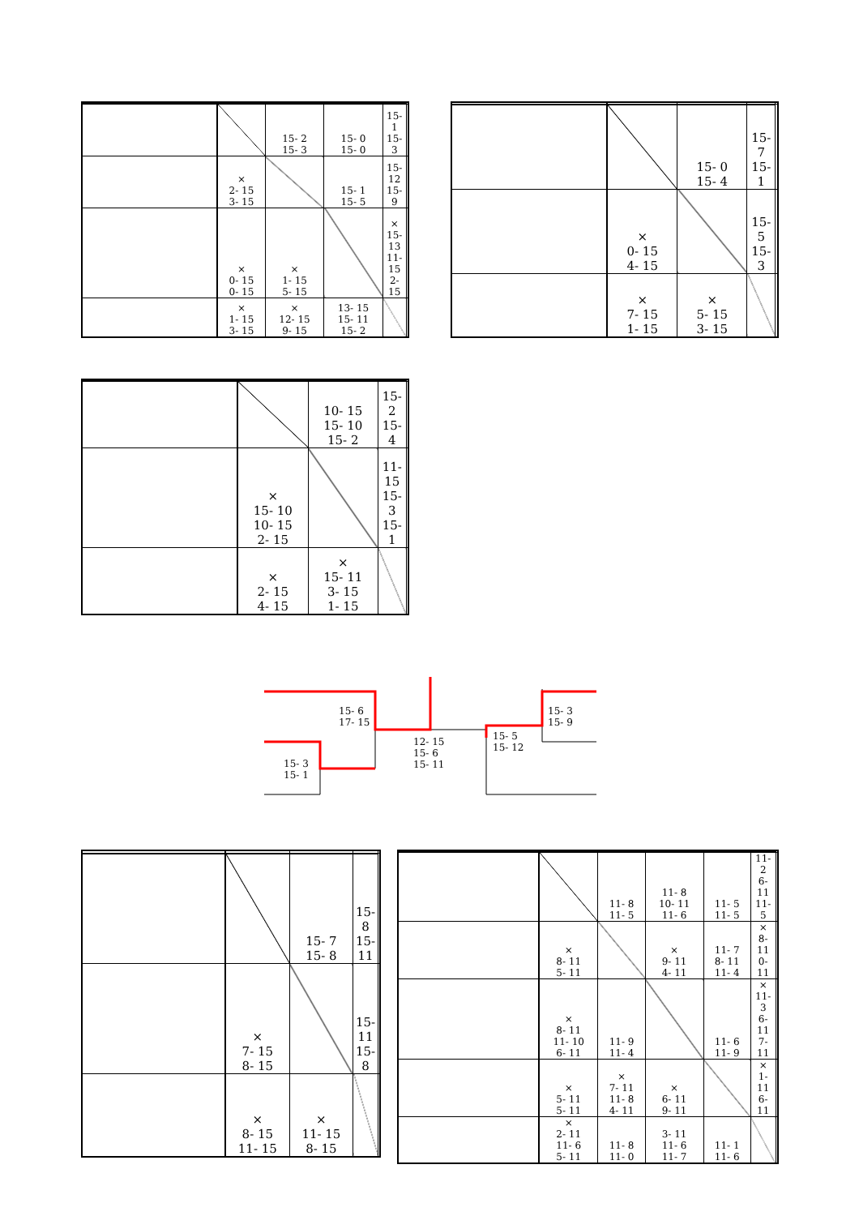| | | 15- 2 15- 3 | 15- 0 15- 0 | 15- 1 15- 3 | |
| | × 2- 15 3- 15 | | 15- 1 15- 5 | 15- 12 15- 9 | |
| | × 0- 15 0- 15 | × 1- 15 5- 15 | | × 15- 13 11- 15 2- 15 | |
| | × 1- 15 3- 15 | × 12- 15 9- 15 | 13- 15 15- 11 15- 2 | | |
| | | 15- 0 15- 4 | 15- 7 15- 1 | |
| | × 0- 15 4- 15 | | 15- 5 15- 3 | |
| | × 7- 15 1- 15 | × 5- 15 3- 15 | | |
| | | 10- 15 15- 10 15- 2 | 15- 2 15- 4 | |
| | × 15- 10 10- 15 2- 15 | | 11- 15 15- 3 15- 1 | |
| | × 2- 15 4- 15 | × 15- 11 3- 15 1- 15 | | |
15- 6
17- 15
15- 3
15- 1
12- 15
15- 6
15- 11
15- 5
15- 12
15- 3
15- 9
| | | 15- 7 15- 8 | 15- 8 15- 11 | |
| | × 7- 15 8- 15 | | 15- 11 15- 8 | |
| | × 8- 15 11- 15 | × 11- 15 8- 15 | | |
| | | 11- 8 11- 5 | 11- 8 10- 11 11- 6 | 11- 5 11- 5 | 11- 2 6- 11 11- 5 | |
| | × 8- 11 5- 11 | | × 9- 11 4- 11 | 11- 7 8- 11 11- 4 | × 8- 11 0- 11 | |
| | × 8- 11 11- 10 6- 11 | 11- 9 11- 4 | | 11- 6 11- 9 | × 11- 3 6- 11 7- 11 | |
| | × 5- 11 5- 11 | × 7- 11 11- 8 4- 11 | × 6- 11 9- 11 | | × 1- 11 6- 11 | |
| | × 2- 11 11- 6 5- 11 | 11- 8 11- 0 | 3- 11 11- 6 11- 7 | 11- 1 11- 6 | | |